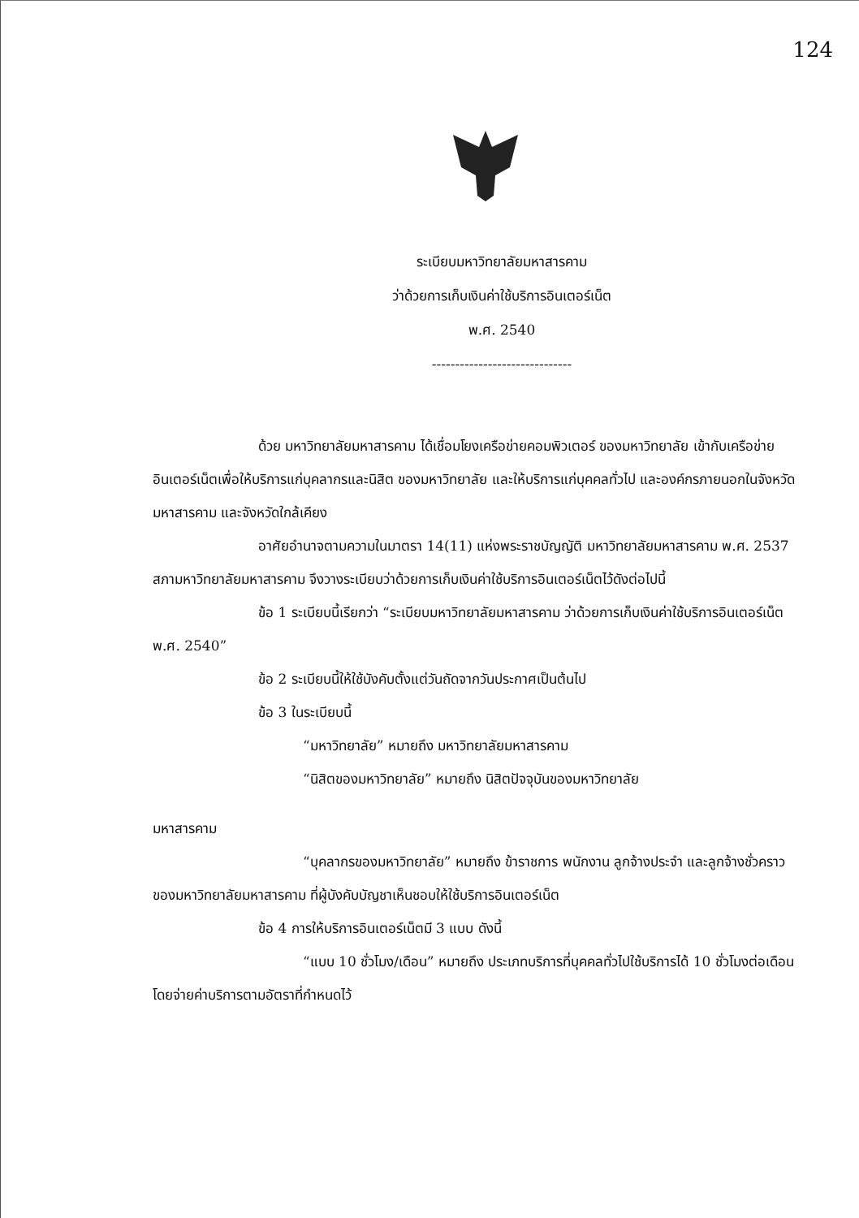124
ระเบียบมหาวิทยาลัยมหาสารคาม
ว่าด้วยการเก็บเงินค่าใช้บริการอินเตอร์เน็ต
พ.ศ. 2540
------------------------------
ด้วย มหาวิทยาลัยมหาสารคาม ได้เชื่อมโยงเครือข่ายคอมพิวเตอร์ ของมหาวิทยาลัย เข้ากับเครือข่ายอินเตอร์เน็ตเพื่อให้บริการแก่บุคลากรและนิสิต ของมหาวิทยาลัย และให้บริการแก่บุคคลทั่วไป และองค์กรภายนอกในจังหวัดมหาสารคาม และจังหวัดใกล้เคียง
อาศัยอำนาจตามความในมาตรา 14(11) แห่งพระราชบัญญัติ มหาวิทยาลัยมหาสารคาม พ.ศ. 2537 สภามหาวิทยาลัยมหาสารคาม จึงวางระเบียบว่าด้วยการเก็บเงินค่าใช้บริการอินเตอร์เน็ตไว้ดังต่อไปนี้
ข้อ 1 ระเบียบนี้เรียกว่า “ระเบียบมหาวิทยาลัยมหาสารคาม ว่าด้วยการเก็บเงินค่าใช้บริการอินเตอร์เน็ต พ.ศ. 2540”
ข้อ 2 ระเบียบนี้ให้ใช้บังคับตั้งแต่วันถัดจากวันประกาศเป็นต้นไป
ข้อ 3 ในระเบียบนี้
“มหาวิทยาลัย” หมายถึง มหาวิทยาลัยมหาสารคาม
“นิสิตของมหาวิทยาลัย” หมายถึง นิสิตปัจจุบันของมหาวิทยาลัย
มหาสารคาม
“บุคลากรของมหาวิทยาลัย” หมายถึง ข้าราชการ พนักงาน ลูกจ้างประจำ และลูกจ้างชั่วคราว ของมหาวิทยาลัยมหาสารคาม ที่ผู้บังคับบัญชาเห็นชอบให้ใช้บริการอินเตอร์เน็ต
ข้อ 4 การให้บริการอินเตอร์เน็ตมี 3 แบบ ดังนี้
“แบบ 10 ชั่วโมง/เดือน” หมายถึง ประเภทบริการที่บุคคลทั่วไปใช้บริการได้ 10 ชั่วโมงต่อเดือน โดยจ่ายค่าบริการตามอัตราที่กำหนดไว้